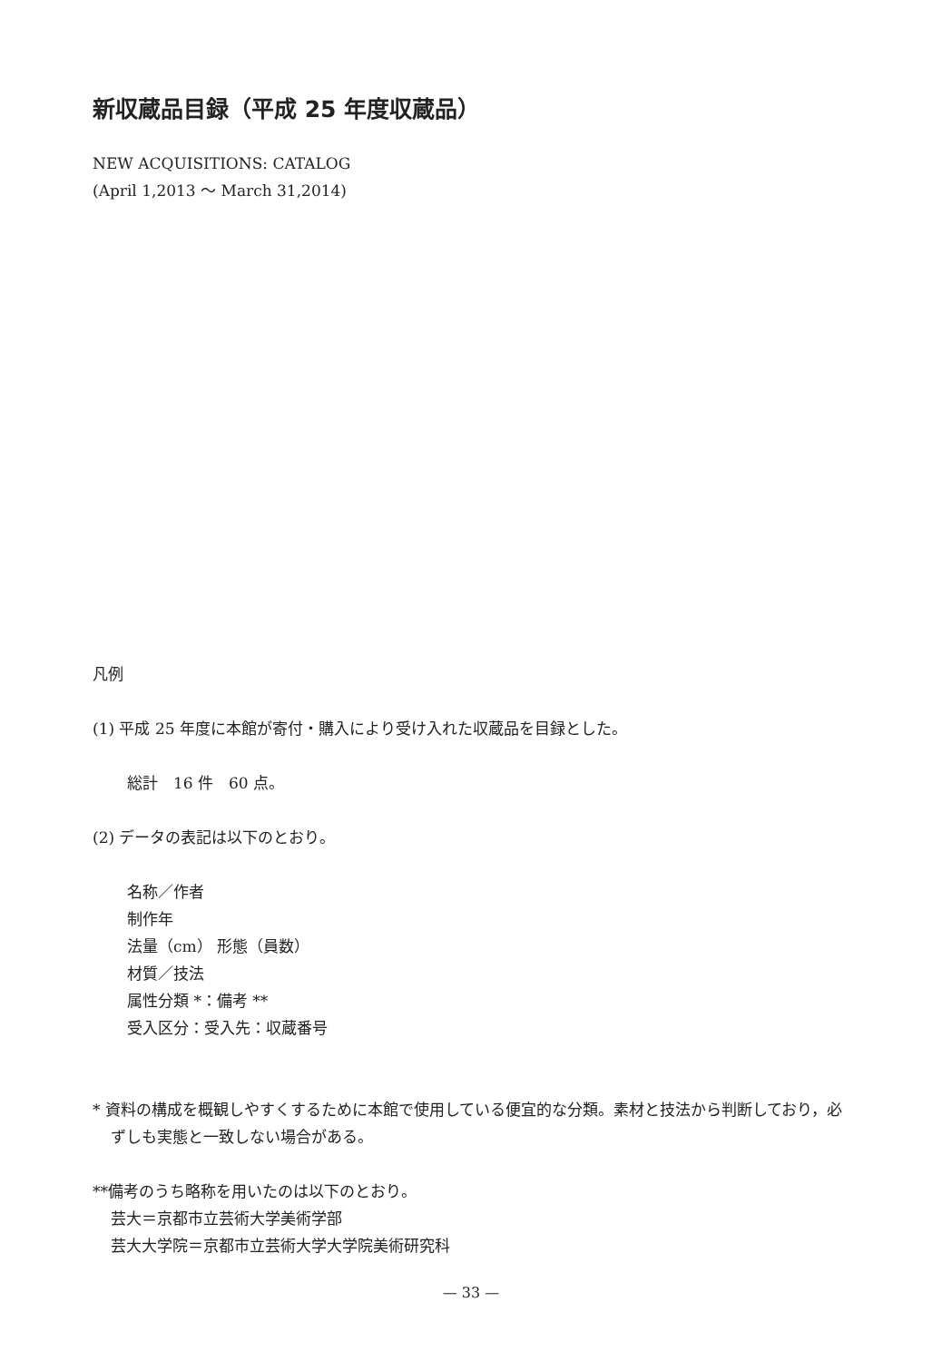新収蔵品目録（平成 25 年度収蔵品）
NEW ACQUISITIONS: CATALOG
(April 1,2013 ～ March 31,2014)
凡例
(1) 平成 25 年度に本館が寄付・購入により受け入れた収蔵品を目録とした。
総計　16 件　60 点。
(2) データの表記は以下のとおり。
名称／作者
制作年
法量（cm） 形態（員数）
材質／技法
属性分類 *：備考 **
受入区分：受入先：収蔵番号
* 資料の構成を概観しやすくするために本館で使用している便宜的な分類。素材と技法から判断しており，必ずしも実態と一致しない場合がある。
**備考のうち略称を用いたのは以下のとおり。
芸大＝京都市立芸術大学美術学部
芸大大学院＝京都市立芸術大学大学院美術研究科
— 33 —